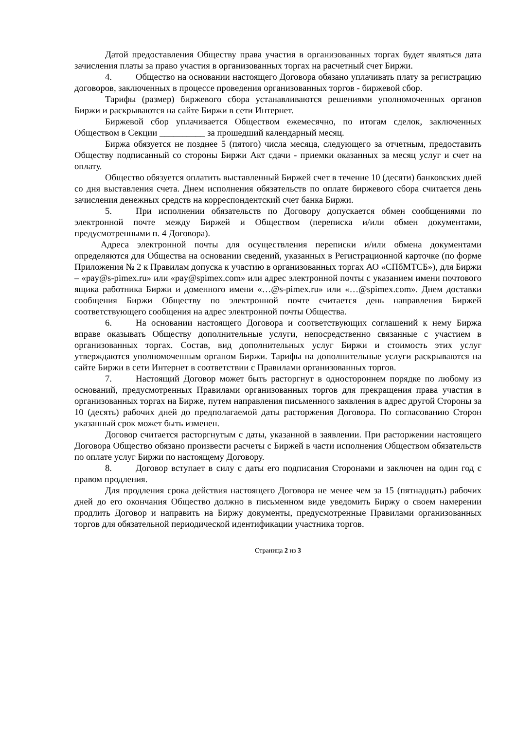Датой предоставления Обществу права участия в организованных торгах будет являться дата зачисления платы за право участия в организованных торгах на расчетный счет Биржи.
4. Общество на основании настоящего Договора обязано уплачивать плату за регистрацию договоров, заключенных в процессе проведения организованных торгов - биржевой сбор.
Тарифы (размер) биржевого сбора устанавливаются решениями уполномоченных органов Биржи и раскрываются на сайте Биржи в сети Интернет.
Биржевой сбор уплачивается Обществом ежемесячно, по итогам сделок, заключенных Обществом в Секции __________ за прошедший календарный месяц.
Биржа обязуется не позднее 5 (пятого) числа месяца, следующего за отчетным, предоставить Обществу подписанный со стороны Биржи Акт сдачи - приемки оказанных за месяц услуг и счет на оплату.
Общество обязуется оплатить выставленный Биржей счет в течение 10 (десяти) банковских дней со дня выставления счета. Днем исполнения обязательств по оплате биржевого сбора считается день зачисления денежных средств на корреспондентский счет банка Биржи.
5. При исполнении обязательств по Договору допускается обмен сообщениями по электронной почте между Биржей и Обществом (переписка и/или обмен документами, предусмотренными п. 4 Договора).
Адреса электронной почты для осуществления переписки и/или обмена документами определяются для Общества на основании сведений, указанных в Регистрационной карточке (по форме Приложения № 2 к Правилам допуска к участию в организованных торгах АО «СПбМТСБ»), для Биржи – «pay@s-pimex.ru» или «pay@spimex.com» или адрес электронной почты с указанием имени почтового ящика работника Биржи и доменного имени «…@s-pimex.ru» или «…@spimex.com». Днем доставки сообщения Биржи Обществу по электронной почте считается день направления Биржей соответствующего сообщения на адрес электронной почты Общества.
6. На основании настоящего Договора и соответствующих соглашений к нему Биржа вправе оказывать Обществу дополнительные услуги, непосредственно связанные с участием в организованных торгах. Состав, вид дополнительных услуг Биржи и стоимость этих услуг утверждаются уполномоченным органом Биржи. Тарифы на дополнительные услуги раскрываются на сайте Биржи в сети Интернет в соответствии с Правилами организованных торгов.
7. Настоящий Договор может быть расторгнут в одностороннем порядке по любому из оснований, предусмотренных Правилами организованных торгов для прекращения права участия в организованных торгах на Бирже, путем направления письменного заявления в адрес другой Стороны за 10 (десять) рабочих дней до предполагаемой даты расторжения Договора. По согласованию Сторон указанный срок может быть изменен.
Договор считается расторгнутым с даты, указанной в заявлении. При расторжении настоящего Договора Общество обязано произвести расчеты с Биржей в части исполнения Обществом обязательств по оплате услуг Биржи по настоящему Договору.
8. Договор вступает в силу с даты его подписания Сторонами и заключен на один год с правом продления.
Для продления срока действия настоящего Договора не менее чем за 15 (пятнадцать) рабочих дней до его окончания Общество должно в письменном виде уведомить Биржу о своем намерении продлить Договор и направить на Биржу документы, предусмотренные Правилами организованных торгов для обязательной периодической идентификации участника торгов.
Страница 2 из 3